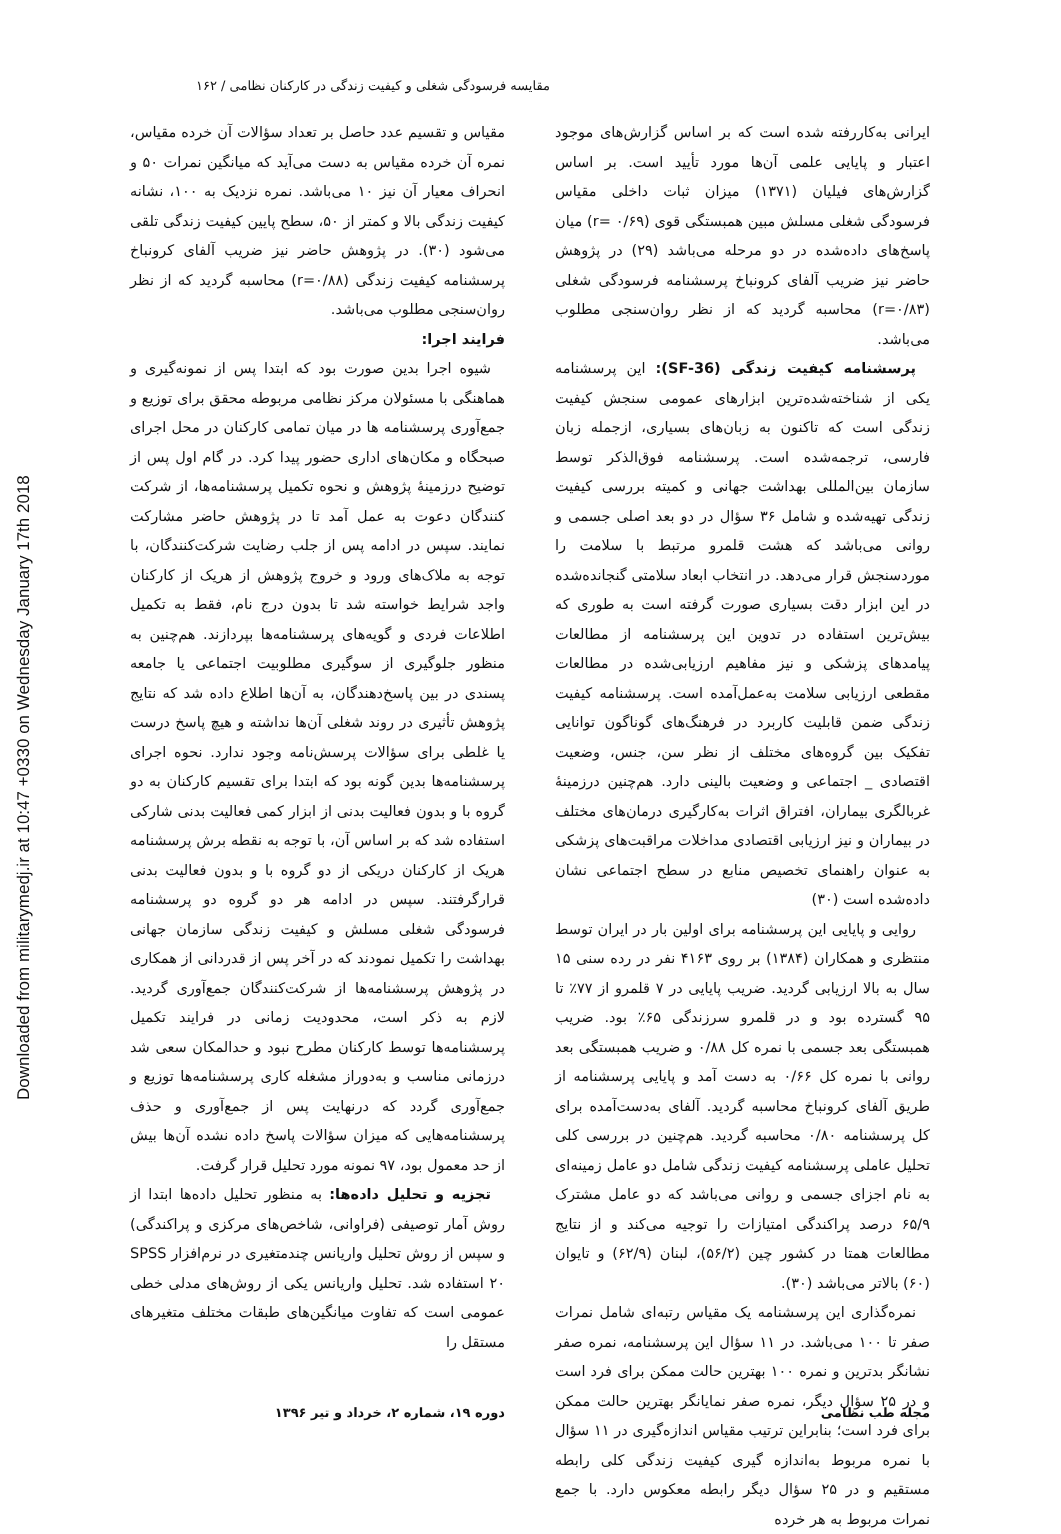Downloaded from militarymedj.ir at 10:47 +0330 on Wednesday January 17th 2018
مقایسه فرسودگی شغلی و کیفیت زندگی در کارکنان نظامی / ۱۶۲
ایرانی به‌کاررفته شده است که بر اساس گزارش‌های موجود اعتبار و پایایی علمی آن‌ها مورد تأیید است. بر اساس گزارش‌های فیلیان (۱۳۷۱) میزان ثبات داخلی مقیاس فرسودگی شغلی مسلش مبین همبستگی قوی (r= ۰/۶۹) میان پاسخ‌های داده‌شده در دو مرحله می‌باشد (۲۹) در پژوهش حاضر نیز ضریب آلفای کرونباخ پرسشنامه فرسودگی شغلی (r=۰/۸۳) محاسبه گردید که از نظر روان‌سنجی مطلوب می‌باشد.
پرسشنامه کیفیت زندگی (SF-36): این پرسشنامه یکی از شناخته‌شده‌ترین ابزارهای عمومی سنجش کیفیت زندگی است که تاکنون به زبان‌های بسیاری، ازجمله زبان فارسی، ترجمه‌شده است. پرسشنامه فوق‌الذکر توسط سازمان بین‌المللی بهداشت جهانی و کمیته بررسی کیفیت زندگی تهیه‌شده و شامل ۳۶ سؤال در دو بعد اصلی جسمی و روانی می‌باشد که هشت قلمرو مرتبط با سلامت را موردسنجش قرار می‌دهد. در انتخاب ابعاد سلامتی گنجانده‌شده در این ابزار دقت بسیاری صورت گرفته است به طوری که بیش‌ترین استفاده در تدوین این پرسشنامه از مطالعات پیامدهای پزشکی و نیز مفاهیم ارزیابی‌شده در مطالعات مقطعی ارزیابی سلامت به‌عمل‌آمده است. پرسشنامه کیفیت زندگی ضمن قابلیت کاربرد در فرهنگ‌های گوناگون توانایی تفکیک بین گروه‌های مختلف از نظر سن، جنس، وضعیت اقتصادی _ اجتماعی و وضعیت بالینی دارد. هم‌چنین درزمینهٔ غربالگری بیماران، افتراق اثرات به‌کارگیری درمان‌های مختلف در بیماران و نیز ارزیابی اقتصادی مداخلات مراقبت‌های پزشکی به عنوان راهنمای تخصیص منابع در سطح اجتماعی نشان داده‌شده است (۳۰)
روایی و پایایی این پرسشنامه برای اولین بار در ایران توسط منتظری و همکاران (۱۳۸۴) بر روی ۴۱۶۳ نفر در رده سنی ۱۵ سال به بالا ارزیابی گردید. ضریب پایایی در ۷ قلمرو از ۷۷٪ تا ۹۵ گسترده بود و در قلمرو سرزندگی ۶۵٪ بود. ضریب همبستگی بعد جسمی با نمره کل ۰/۸۸ و ضریب همبستگی بعد روانی با نمره کل ۰/۶۶ به دست آمد و پایایی پرسشنامه از طریق آلفای کرونباخ محاسبه گردید. آلفای به‌دست‌آمده برای کل پرسشنامه ۰/۸۰ محاسبه گردید. هم‌چنین در بررسی کلی تحلیل عاملی پرسشنامه کیفیت زندگی شامل دو عامل زمینه‌ای به نام اجزای جسمی و روانی می‌باشد که دو عامل مشترک ۶۵/۹ درصد پراکندگی امتیازات را توجیه می‌کند و از نتایج مطالعات همتا در کشور چین (۵۶/۲)، لبنان (۶۲/۹) و تایوان (۶۰) بالاتر می‌باشد (۳۰).
نمره‌گذاری این پرسشنامه یک مقیاس رتبه‌ای شامل نمرات صفر تا ۱۰۰ می‌باشد. در ۱۱ سؤال این پرسشنامه، نمره صفر نشانگر بدترین و نمره ۱۰۰ بهترین حالت ممکن برای فرد است و در ۲۵ سؤال دیگر، نمره صفر نمایانگر بهترین حالت ممکن برای فرد است؛ بنابراین ترتیب مقیاس اندازه‌گیری در ۱۱ سؤال با نمره مربوط به‌اندازه گیری کیفیت زندگی کلی رابطه مستقیم و در ۲۵ سؤال دیگر رابطه معکوس دارد. با جمع نمرات مربوط به هر خرده
مقیاس و تقسیم عدد حاصل بر تعداد سؤالات آن خرده مقیاس، نمره آن خرده مقیاس به دست می‌آید که میانگین نمرات ۵۰ و انحراف معیار آن نیز ۱۰ می‌باشد. نمره نزدیک به ۱۰۰، نشانه کیفیت زندگی بالا و کمتر از ۵۰، سطح پایین کیفیت زندگی تلقی می‌شود (۳۰). در پژوهش حاضر نیز ضریب آلفای کرونباخ پرسشنامه کیفیت زندگی (r=۰/۸۸) محاسبه گردید که از نظر روان‌سنجی مطلوب می‌باشد.
فرایند اجرا:
شیوه اجرا بدین صورت بود که ابتدا پس از نمونه‌گیری و هماهنگی با مسئولان مرکز نظامی مربوطه محقق برای توزیع و جمع‌آوری پرسشنامه ها در میان تمامی کارکنان در محل اجرای صبحگاه و مکان‌های اداری حضور پیدا کرد. در گام اول پس از توضیح درزمینهٔ پژوهش و نحوه تکمیل پرسشنامه‌ها، از شرکت کنندگان دعوت به عمل آمد تا در پژوهش حاضر مشارکت نمایند. سپس در ادامه پس از جلب رضایت شرکت‌کنندگان، با توجه به ملاک‌های ورود و خروج پژوهش از هریک از کارکنان واجد شرایط خواسته شد تا بدون درج نام، فقط به تکمیل اطلاعات فردی و گویه‌های پرسشنامه‌ها بپردازند. هم‌چنین به منظور جلوگیری از سوگیری مطلوبیت اجتماعی یا جامعه پسندی در بین پاسخ‌دهندگان، به آن‌ها اطلاع داده شد که نتایج پژوهش تأثیری در روند شغلی آن‌ها نداشته و هیچ پاسخ درست یا غلطی برای سؤالات پرسش‌نامه وجود ندارد. نحوه اجرای پرسشنامه‌ها بدین گونه بود که ابتدا برای تقسیم کارکنان به دو گروه با و بدون فعالیت بدنی از ابزار کمی فعالیت بدنی شارکی استفاده شد که بر اساس آن، با توجه به نقطه برش پرسشنامه هریک از کارکنان دریکی از دو گروه با و بدون فعالیت بدنی قرارگرفتند. سپس در ادامه هر دو گروه دو پرسشنامه فرسودگی شغلی مسلش و کیفیت زندگی سازمان جهانی بهداشت را تکمیل نمودند که در آخر پس از قدردانی از همکاری در پژوهش پرسشنامه‌ها از شرکت‌کنندگان جمع‌آوری گردید. لازم به ذکر است، محدودیت زمانی در فرایند تکمیل پرسشنامه‌ها توسط کارکنان مطرح نبود و حدالمکان سعی شد درزمانی مناسب و به‌دوراز مشغله کاری پرسشنامه‌ها توزیع و جمع‌آوری گردد که درنهایت پس از جمع‌آوری و حذف پرسشنامه‌هایی که میزان سؤالات پاسخ داده نشده آن‌ها بیش از حد معمول بود، ۹۷ نمونه مورد تحلیل قرار گرفت.
تجزیه و تحلیل داده‌ها: به منظور تحلیل داده‌ها ابتدا از روش آمار توصیفی (فراوانی، شاخص‌های مرکزی و پراکندگی) و سپس از روش تحلیل واریانس چندمتغیری در نرم‌افزار SPSS ۲۰ استفاده شد. تحلیل واریانس یکی از روش‌های مدلی خطی عمومی است که تفاوت میانگین‌های طبقات مختلف متغیرهای مستقل را
مجله طب نظامی دوره ۱۹، شماره ۲، خرداد و تیر ۱۳۹۶